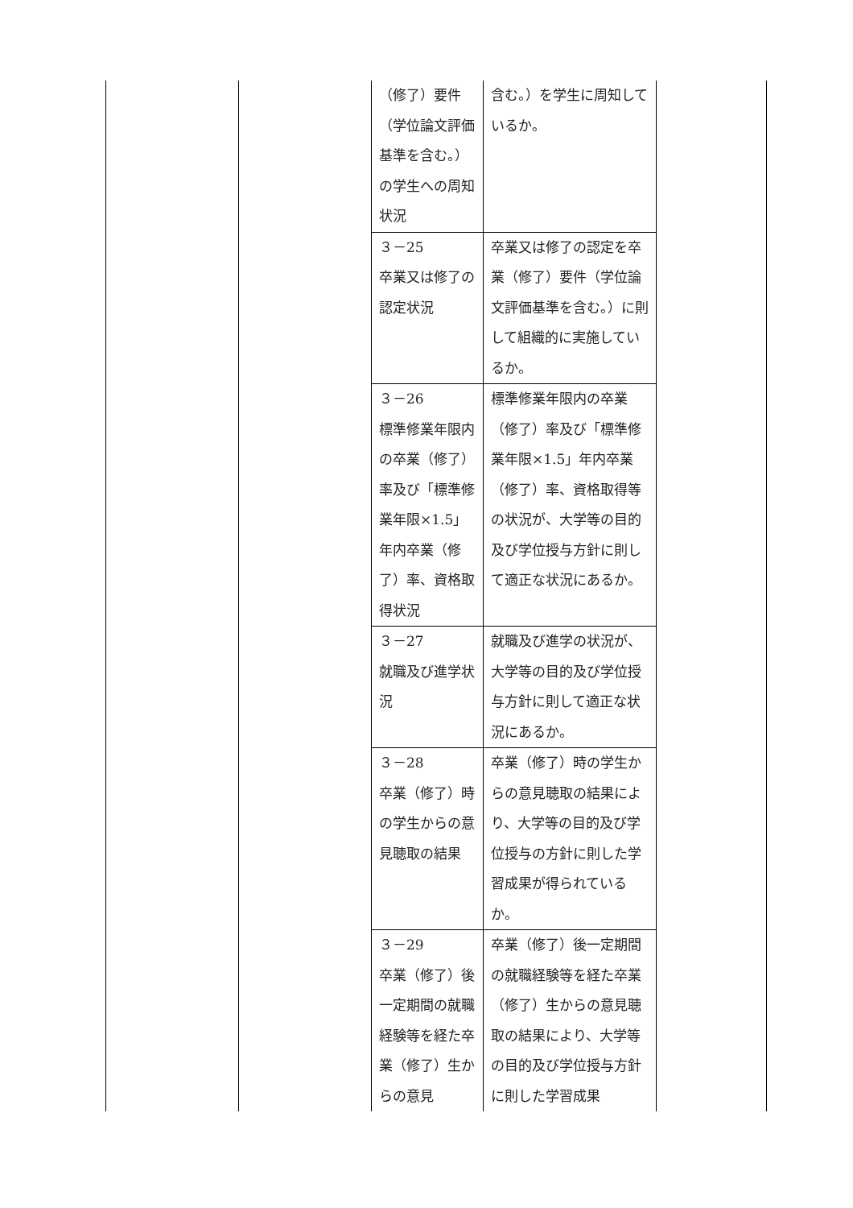| | | （修了）要件（学位論文評価基準を含む。）の学生への周知状況 | 含む。）を学生に周知しているか。 | |
| | | ３－25 卒業又は修了の認定状況 | 卒業又は修了の認定を卒業（修了）要件（学位論文評価基準を含む。）に則して組織的に実施しているか。 | |
| | | ３－26 標準修業年限内の卒業（修了）率及び「標準修業年限×1.5」年内卒業（修了）率、資格取得状況 | 標準修業年限内の卒業（修了）率及び「標準修業年限×1.5」年内卒業（修了）率、資格取得等の状況が、大学等の目的及び学位授与方針に則して適正な状況にあるか。 | |
| | | ３－27 就職及び進学状況 | 就職及び進学の状況が、大学等の目的及び学位授与方針に則して適正な状況にあるか。 | |
| | | ３－28 卒業（修了）時の学生からの意見聴取の結果 | 卒業（修了）時の学生からの意見聴取の結果により、大学等の目的及び学位授与の方針に則した学習成果が得られているか。 | |
| | | ３－29 卒業（修了）後一定期間の就職経験等を経た卒業（修了）生からの意見 | 卒業（修了）後一定期間の就職経験等を経た卒業（修了）生からの意見聴取の結果により、大学等の目的及び学位授与方針に則した学習成果 | |